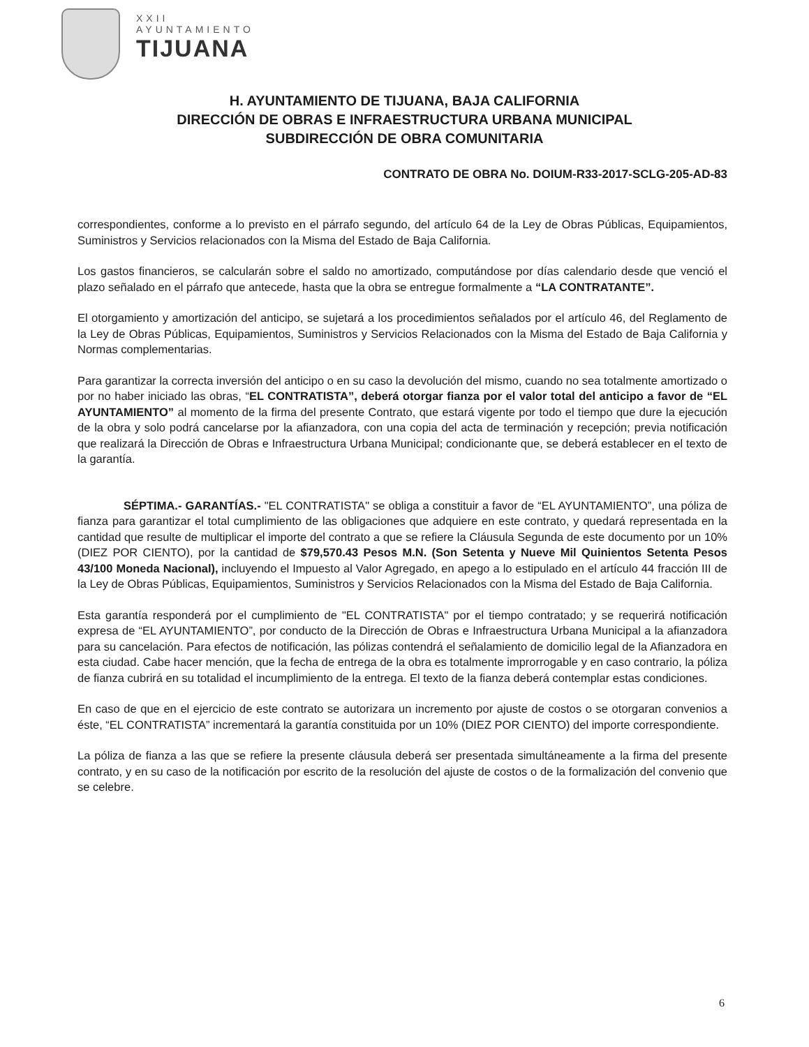XXII
AYUNTAMIENTO
TIJUANA
H. AYUNTAMIENTO DE TIJUANA, BAJA CALIFORNIA
DIRECCIÓN DE OBRAS E INFRAESTRUCTURA URBANA MUNICIPAL
SUBDIRECCIÓN DE OBRA COMUNITARIA
CONTRATO DE OBRA No. DOIUM-R33-2017-SCLG-205-AD-83
correspondientes, conforme a lo previsto en el párrafo segundo, del artículo 64 de la Ley de Obras Públicas, Equipamientos, Suministros y Servicios relacionados con la Misma del Estado de Baja California.
Los gastos financieros, se calcularán sobre el saldo no amortizado, computándose por días calendario desde que venció el plazo señalado en el párrafo que antecede, hasta que la obra se entregue formalmente a “LA CONTRATANTE”.
El otorgamiento y amortización del anticipo, se sujetará a los procedimientos señalados por el artículo 46, del Reglamento de la Ley de Obras Públicas, Equipamientos, Suministros y Servicios Relacionados con la Misma del Estado de Baja California y Normas complementarias.
Para garantizar la correcta inversión del anticipo o en su caso la devolución del mismo, cuando no sea totalmente amortizado o por no haber iniciado las obras, “EL CONTRATISTA”, deberá otorgar fianza por el valor total del anticipo a favor de “EL AYUNTAMIENTO” al momento de la firma del presente Contrato, que estará vigente por todo el tiempo que dure la ejecución de la obra y solo podrá cancelarse por la afianzadora, con una copia del acta de terminación y recepción; previa notificación que realizará la Dirección de Obras e Infraestructura Urbana Municipal; condicionante que, se deberá establecer en el texto de la garantía.
SÉPTIMA.- GARANTÍAS.- "EL CONTRATISTA" se obliga a constituir a favor de “EL AYUNTAMIENTO”, una póliza de fianza para garantizar el total cumplimiento de las obligaciones que adquiere en este contrato, y quedará representada en la cantidad que resulte de multiplicar el importe del contrato a que se refiere la Cláusula Segunda de este documento por un 10% (DIEZ POR CIENTO), por la cantidad de $79,570.43 Pesos M.N. (Son Setenta y Nueve Mil Quinientos Setenta Pesos 43/100 Moneda Nacional), incluyendo el Impuesto al Valor Agregado, en apego a lo estipulado en el artículo 44 fracción III de la Ley de Obras Públicas, Equipamientos, Suministros y Servicios Relacionados con la Misma del Estado de Baja California.
Esta garantía responderá por el cumplimiento de "EL CONTRATISTA" por el tiempo contratado; y se requerirá notificación expresa de “EL AYUNTAMIENTO”, por conducto de la Dirección de Obras e Infraestructura Urbana Municipal a la afianzadora para su cancelación. Para efectos de notificación, las pólizas contendrá el señalamiento de domicilio legal de la Afianzadora en esta ciudad. Cabe hacer mención, que la fecha de entrega de la obra es totalmente improrrogable y en caso contrario, la póliza de fianza cubrirá en su totalidad el incumplimiento de la entrega. El texto de la fianza deberá contemplar estas condiciones.
En caso de que en el ejercicio de este contrato se autorizara un incremento por ajuste de costos o se otorgaran convenios a éste, “EL CONTRATISTA” incrementará la garantía constituida por un 10% (DIEZ POR CIENTO) del importe correspondiente.
La póliza de fianza a las que se refiere la presente cláusula deberá ser presentada simultáneamente a la firma del presente contrato, y en su caso de la notificación por escrito de la resolución del ajuste de costos o de la formalización del convenio que se celebre.
6